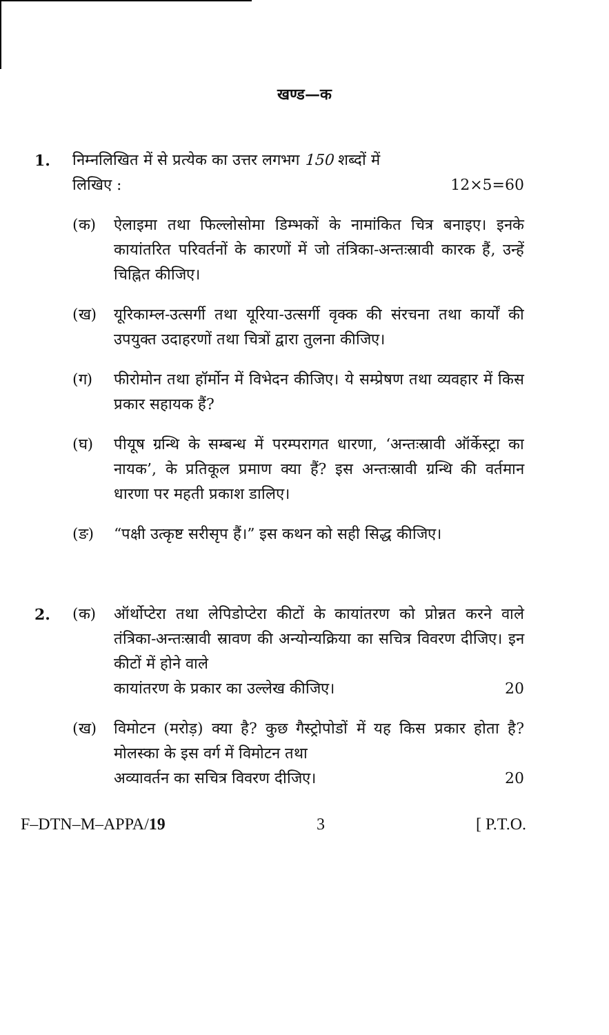खण्ड—क
1. निम्नलिखित में से प्रत्येक का उत्तर लगभग 150 शब्दों में
लिखिए : 12×5=60
(क) ऐलाइमा तथा फिल्लोसोमा डिम्भकों के नामांकित चित्र बनाइए। इनके कायांतरित परिवर्तनों के कारणों में जो तंत्रिका-अन्तःस्रावी कारक हैं, उन्हें चिह्नित कीजिए।
(ख) यूरिकाम्ल-उत्सर्गी तथा यूरिया-उत्सर्गी वृक्क की संरचना तथा कार्यों की उपयुक्त उदाहरणों तथा चित्रों द्वारा तुलना कीजिए।
(ग) फीरोमोन तथा हॉर्मोन में विभेदन कीजिए। ये सम्प्रेषण तथा व्यवहार में किस प्रकार सहायक हैं?
(घ) पीयूष ग्रन्थि के सम्बन्ध में परम्परागत धारणा, ‘अन्तःस्रावी ऑर्केस्ट्रा का नायक’, के प्रतिकूल प्रमाण क्या हैं? इस अन्तःस्रावी ग्रन्थि की वर्तमान धारणा पर महती प्रकाश डालिए।
(ङ) “पक्षी उत्कृष्ट सरीसृप हैं।” इस कथन को सही सिद्ध कीजिए।
2. (क) ऑर्थोप्टेरा तथा लेपिडोप्टेरा कीटों के कायांतरण को प्रोन्नत करने वाले तंत्रिका-अन्तःस्रावी स्रावण की अन्योन्यक्रिया का सचित्र विवरण दीजिए। इन कीटों में होने वाले
कायांतरण के प्रकार का उल्लेख कीजिए। 20
(ख) विमोटन (मरोड़) क्या है? कुछ गैस्ट्रोपोडों में यह किस प्रकार होता है? मोलस्का के इस वर्ग में विमोटन तथा
अव्यावर्तन का सचित्र विवरण दीजिए। 20
F–DTN–M–APPA/19 3 [ P.T.O.